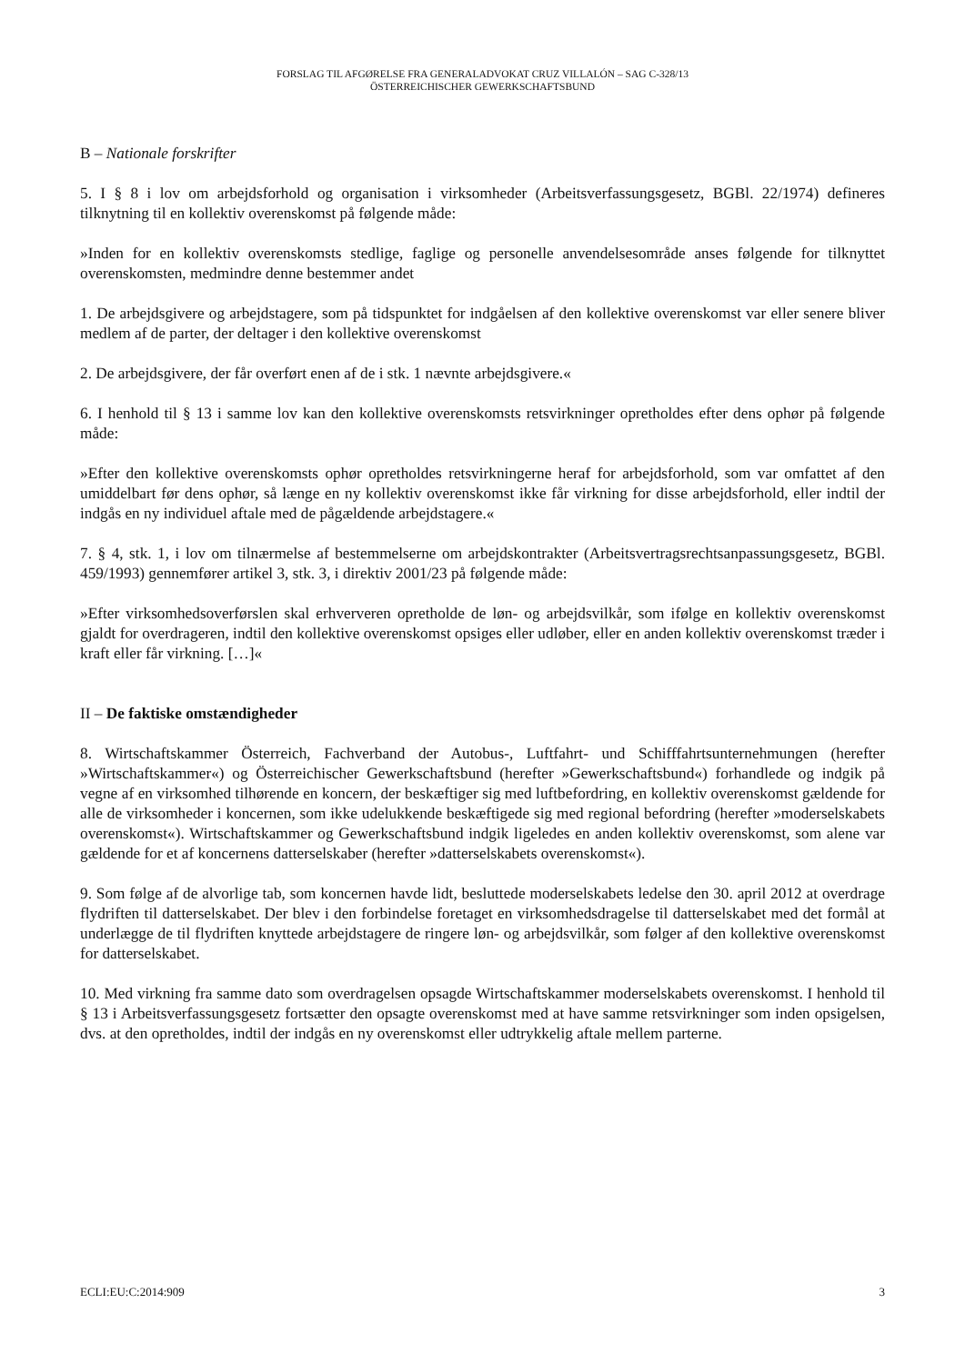FORSLAG TIL AFGØRELSE FRA GENERALADVOKAT CRUZ VILLALÓN – SAG C-328/13
ÖSTERREICHISCHER GEWERKSCHAFTSBUND
B – Nationale forskrifter
5. I § 8 i lov om arbejdsforhold og organisation i virksomheder (Arbeitsverfassungsgesetz, BGBl. 22/1974) defineres tilknytning til en kollektiv overenskomst på følgende måde:
»Inden for en kollektiv overenskomsts stedlige, faglige og personelle anvendelsesområde anses følgende for tilknyttet overenskomsten, medmindre denne bestemmer andet
1. De arbejdsgivere og arbejdstagere, som på tidspunktet for indgåelsen af den kollektive overenskomst var eller senere bliver medlem af de parter, der deltager i den kollektive overenskomst
2. De arbejdsgivere, der får overført enen af de i stk. 1 nævnte arbejdsgivere.«
6. I henhold til § 13 i samme lov kan den kollektive overenskomsts retsvirkninger opretholdes efter dens ophør på følgende måde:
»Efter den kollektive overenskomsts ophør opretholdes retsvirkningerne heraf for arbejdsforhold, som var omfattet af den umiddelbart før dens ophør, så længe en ny kollektiv overenskomst ikke får virkning for disse arbejdsforhold, eller indtil der indgås en ny individuel aftale med de pågældende arbejdstagere.«
7. § 4, stk. 1, i lov om tilnærmelse af bestemmelserne om arbejdskontrakter (Arbeitsvertragsrechtsanpassungsgesetz, BGBl. 459/1993) gennemfører artikel 3, stk. 3, i direktiv 2001/23 på følgende måde:
»Efter virksomhedsoverførslen skal erhververen opretholde de løn- og arbejdsvilkår, som ifølge en kollektiv overenskomst gjaldt for overdrageren, indtil den kollektive overenskomst opsiges eller udløber, eller en anden kollektiv overenskomst træder i kraft eller får virkning. […]«
II – De faktiske omstændigheder
8. Wirtschaftskammer Österreich, Fachverband der Autobus-, Luftfahrt- und Schifffahrtsunternehmungen (herefter »Wirtschaftskammer«) og Österreichischer Gewerkschaftsbund (herefter »Gewerkschaftsbund«) forhandlede og indgik på vegne af en virksomhed tilhørende en koncern, der beskæftiger sig med luftbefordring, en kollektiv overenskomst gældende for alle de virksomheder i koncernen, som ikke udelukkende beskæftigede sig med regional befordring (herefter »moderselskabets overenskomst«). Wirtschaftskammer og Gewerkschaftsbund indgik ligeledes en anden kollektiv overenskomst, som alene var gældende for et af koncernens datterselskaber (herefter »datterselskabets overenskomst«).
9. Som følge af de alvorlige tab, som koncernen havde lidt, besluttede moderselskabets ledelse den 30. april 2012 at overdrage flydriften til datterselskabet. Der blev i den forbindelse foretaget en virksomhedsdragelse til datterselskabet med det formål at underlægge de til flydriften knyttede arbejdstagere de ringere løn- og arbejdsvilkår, som følger af den kollektive overenskomst for datterselskabet.
10. Med virkning fra samme dato som overdragelsen opsagde Wirtschaftskammer moderselskabets overenskomst. I henhold til § 13 i Arbeitsverfassungsgesetz fortsætter den opsagte overenskomst med at have samme retsvirkninger som inden opsigelsen, dvs. at den opretholdes, indtil der indgås en ny overenskomst eller udtrykkelig aftale mellem parterne.
ECLI:EU:C:2014:909 3